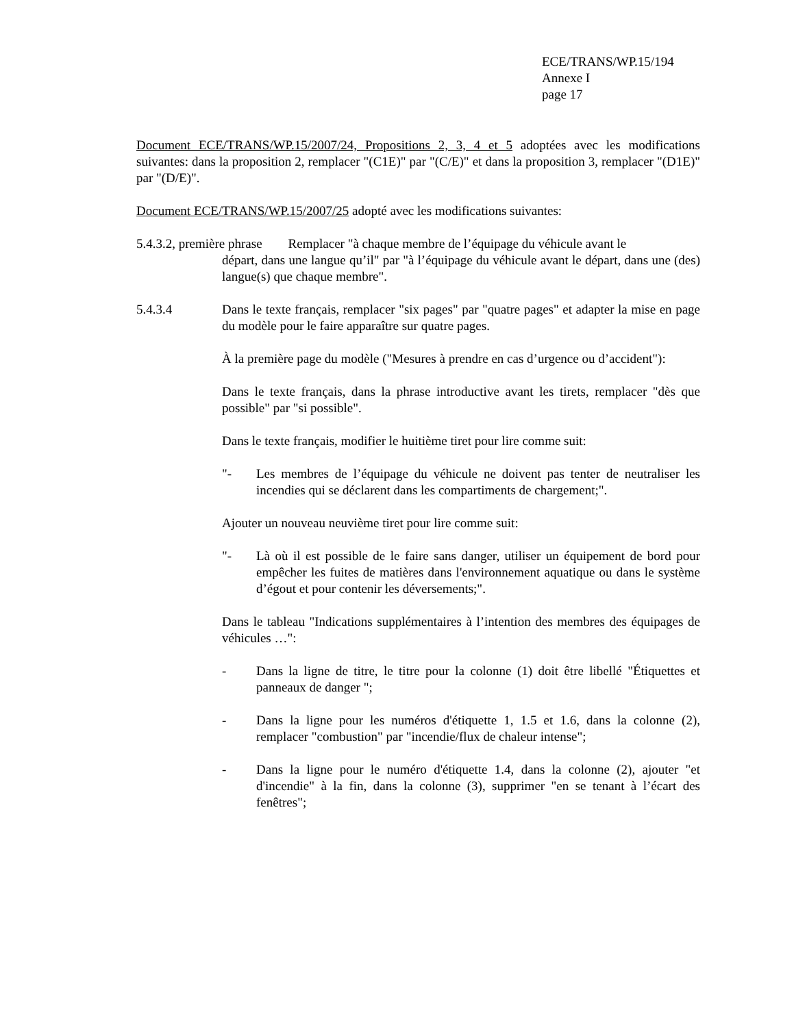ECE/TRANS/WP.15/194
Annexe I
page 17
Document ECE/TRANS/WP.15/2007/24, Propositions 2, 3, 4 et 5 adoptées avec les modifications suivantes: dans la proposition 2, remplacer "(C1E)" par "(C/E)" et dans la proposition 3, remplacer "(D1E)" par "(D/E)".
Document ECE/TRANS/WP.15/2007/25 adopté avec les modifications suivantes:
5.4.3.2, première phrase Remplacer "à chaque membre de l’équipage du véhicule avant le
départ, dans une langue qu’il" par "à l’équipage du véhicule avant le départ, dans une (des) langue(s) que chaque membre".
5.4.3.4 Dans le texte français, remplacer "six pages" par "quatre pages" et adapter la mise en page du modèle pour le faire apparaître sur quatre pages.
À la première page du modèle ("Mesures à prendre en cas d’urgence ou d’accident"):
Dans le texte français, dans la phrase introductive avant les tirets, remplacer "dès que possible" par "si possible".
Dans le texte français, modifier le huitième tiret pour lire comme suit:
"- Les membres de l’équipage du véhicule ne doivent pas tenter de neutraliser les incendies qui se déclarent dans les compartiments de chargement;".
Ajouter un nouveau neuvième tiret pour lire comme suit:
"- Là où il est possible de le faire sans danger, utiliser un équipement de bord pour empêcher les fuites de matières dans l'environnement aquatique ou dans le système d’égout et pour contenir les déversements;".
Dans le tableau "Indications supplémentaires à l’intention des membres des équipages de véhicules …":
- Dans la ligne de titre, le titre pour la colonne (1) doit être libellé "Étiquettes et panneaux de danger ";
- Dans la ligne pour les numéros d'étiquette 1, 1.5 et 1.6, dans la colonne (2), remplacer "combustion" par "incendie/flux de chaleur intense";
- Dans la ligne pour le numéro d'étiquette 1.4, dans la colonne (2), ajouter "et d'incendie" à la fin, dans la colonne (3), supprimer "en se tenant à l’écart des fenêtres";